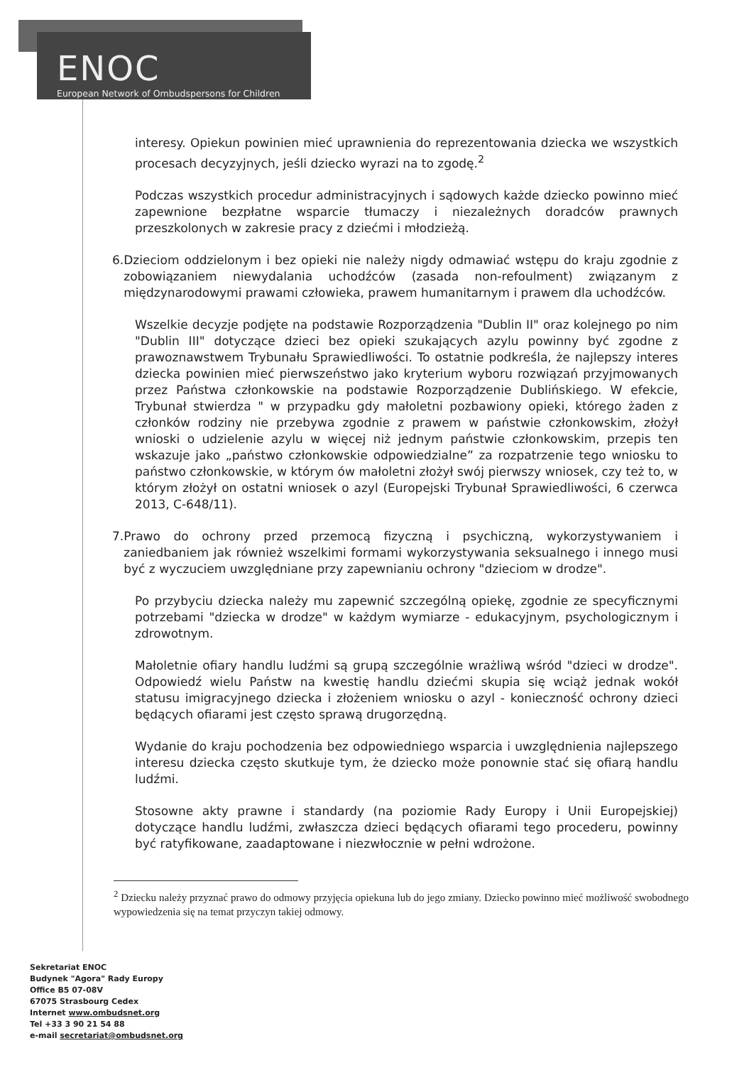ENOC
European Network of Ombudspersons for Children
interesy. Opiekun powinien mieć uprawnienia do reprezentowania dziecka we wszystkich procesach decyzyjnych, jeśli dziecko wyrazi na to zgodę.<sup>2</sup>
Podczas wszystkich procedur administracyjnych i sądowych każde dziecko powinno mieć zapewnione bezpłatne wsparcie tłumaczy i niezależnych doradców prawnych przeszkolonych w zakresie pracy z dziećmi i młodzieżą.
6. Dzieciom oddzielonym i bez opieki nie należy nigdy odmawiać wstępu do kraju zgodnie z zobowiązaniem niewydalania uchodźców (zasada non-refoulment) związanym z międzynarodowymi prawami człowieka, prawem humanitarnym i prawem dla uchodźców.
Wszelkie decyzje podjęte na podstawie Rozporządzenia "Dublin II" oraz kolejnego po nim "Dublin III" dotyczące dzieci bez opieki szukających azylu powinny być zgodne z prawoznawstwem Trybunału Sprawiedliwości. To ostatnie podkreśla, że najlepszy interes dziecka powinien mieć pierwszeństwo jako kryterium wyboru rozwiązań przyjmowanych przez Państwa członkowskie na podstawie Rozporządzenie Dublińskiego. W efekcie, Trybunał stwierdza " w przypadku gdy małoletni pozbawiony opieki, którego żaden z członków rodziny nie przebywa zgodnie z prawem w państwie członkowskim, złożył wnioski o udzielenie azylu w więcej niż jednym państwie członkowskim, przepis ten wskazuje jako „państwo członkowskie odpowiedzialne” za rozpatrzenie tego wniosku to państwo członkowskie, w którym ów małoletni złożył swój pierwszy wniosek, czy też to, w którym złożył on ostatni wniosek o azyl (Europejski Trybunał Sprawiedliwości, 6 czerwca 2013, C-648/11).
7. Prawo do ochrony przed przemocą fizyczną i psychiczną, wykorzystywaniem i zaniedbaniem jak również wszelkimi formami wykorzystywania seksualnego i innego musi być z wyczuciem uwzględniane przy zapewnianiu ochrony "dzieciom w drodze".
Po przybyciu dziecka należy mu zapewnić szczególną opiekę, zgodnie ze specyficznymi potrzebami "dziecka w drodze" w każdym wymiarze - edukacyjnym, psychologicznym i zdrowotnym.
Małoletnie ofiary handlu ludźmi są grupą szczególnie wrażliwą wśród "dzieci w drodze". Odpowiedź wielu Państw na kwestię handlu dziećmi skupia się wciąż jednak wokół statusu imigracyjnego dziecka i złożeniem wniosku o azyl - konieczność ochrony dzieci będących ofiarami jest często sprawą drugorzędną.
Wydanie do kraju pochodzenia bez odpowiedniego wsparcia i uwzględnienia najlepszego interesu dziecka często skutkuje tym, że dziecko może ponownie stać się ofiarą handlu ludźmi.
Stosowne akty prawne i standardy (na poziomie Rady Europy i Unii Europejskiej) dotyczące handlu ludźmi, zwłaszcza dzieci będących ofiarami tego procederu, powinny być ratyfikowane, zaadaptowane i niezwłocznie w pełni wdrożone.
<sup>2</sup> Dziecku należy przyznać prawo do odmowy przyjęcia opiekuna lub do jego zmiany. Dziecko powinno mieć możliwość swobodnego wypowiedzenia się na temat przyczyn takiej odmowy.
Sekretariat ENOC
Budynek "Agora" Rady Europy
Office B5 07-08V
67075 Strasbourg Cedex
Internet www.ombudsnet.org
Tel +33 3 90 21 54 88
e-mail secretariat@ombudsnet.org